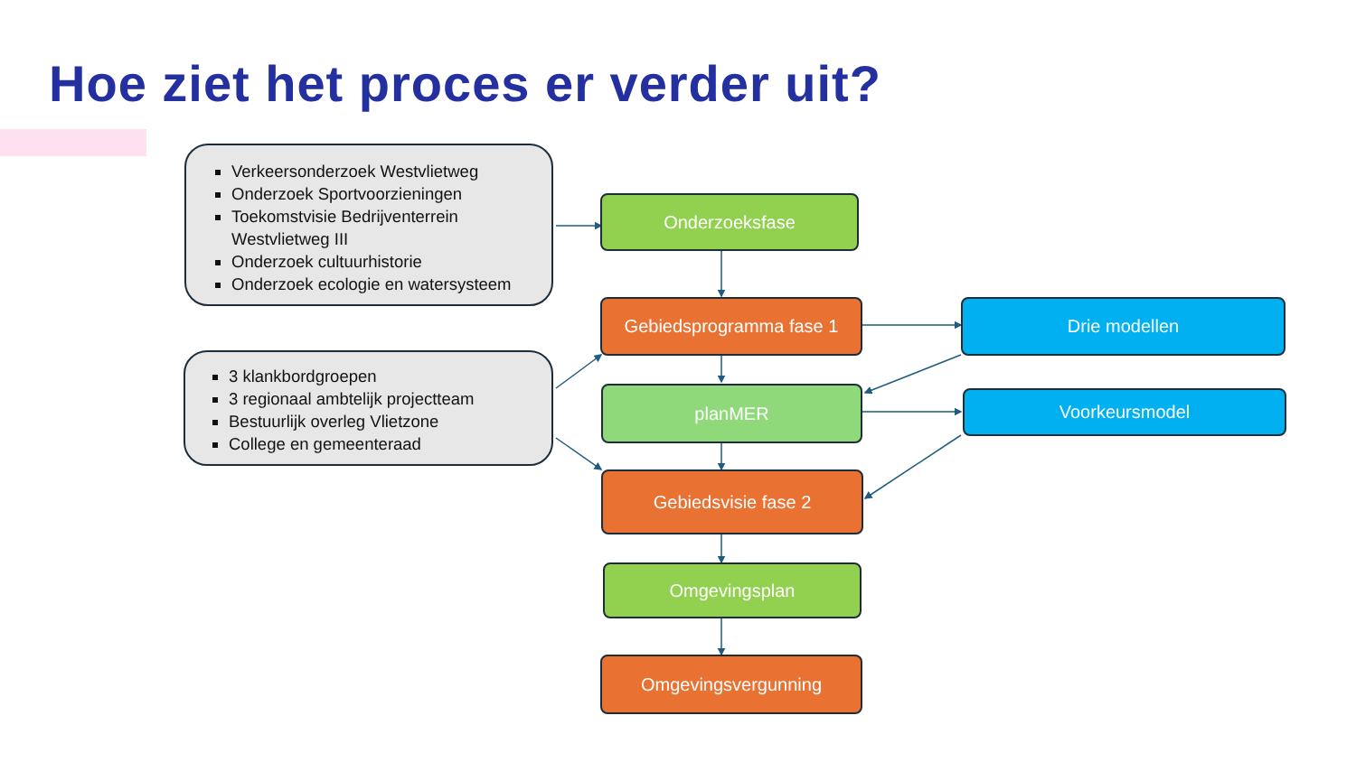Hoe ziet het proces er verder uit?
Verkeersonderzoek Westvlietweg
Onderzoek Sportvoorzieningen
Toekomstvisie Bedrijventerrein Westvlietweg III
Onderzoek cultuurhistorie
Onderzoek ecologie en watersysteem
3 klankbordgroepen
3 regionaal ambtelijk projectteam
Bestuurlijk overleg Vlietzone
College en gemeenteraad
Onderzoeksfase
Gebiedsprogramma fase 1
planMER
Gebiedsvisie fase 2
Omgevingsplan
Omgevingsvergunning
Drie modellen
Voorkeursmodel